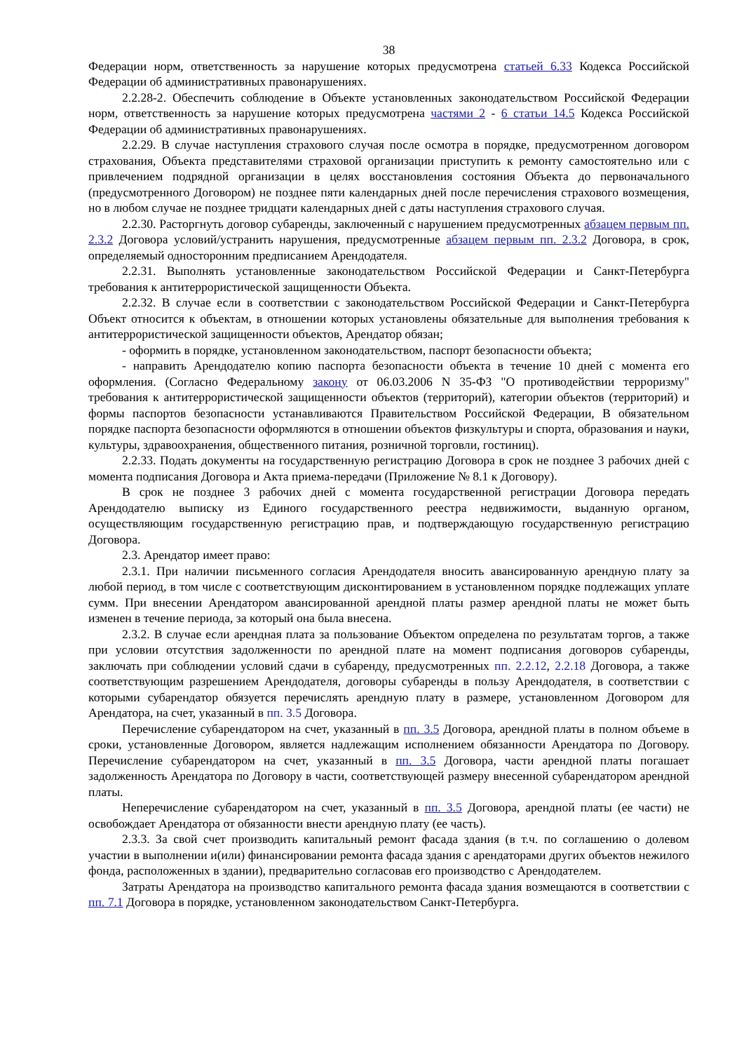38
Федерации норм, ответственность за нарушение которых предусмотрена статьей 6.33 Кодекса Российской Федерации об административных правонарушениях.
2.2.28-2. Обеспечить соблюдение в Объекте установленных законодательством Российской Федерации норм, ответственность за нарушение которых предусмотрена частями 2 - 6 статьи 14.5 Кодекса Российской Федерации об административных правонарушениях.
2.2.29. В случае наступления страхового случая после осмотра в порядке, предусмотренном договором страхования, Объекта представителями страховой организации приступить к ремонту самостоятельно или с привлечением подрядной организации в целях восстановления состояния Объекта до первоначального (предусмотренного Договором) не позднее пяти календарных дней после перечисления страхового возмещения, но в любом случае не позднее тридцати календарных дней с даты наступления страхового случая.
2.2.30. Расторгнуть договор субаренды, заключенный с нарушением предусмотренных абзацем первым пп. 2.3.2 Договора условий/устранить нарушения, предусмотренные абзацем первым пп. 2.3.2 Договора, в срок, определяемый односторонним предписанием Арендодателя.
2.2.31. Выполнять установленные законодательством Российской Федерации и Санкт-Петербурга требования к антитеррористической защищенности Объекта.
2.2.32. В случае если в соответствии с законодательством Российской Федерации и Санкт-Петербурга Объект относится к объектам, в отношении которых установлены обязательные для выполнения требования к антитеррористической защищенности объектов, Арендатор обязан;
- оформить в порядке, установленном законодательством, паспорт безопасности объекта;
- направить Арендодателю копию паспорта безопасности объекта в течение 10 дней с момента его оформления. (Согласно Федеральному закону от 06.03.2006 N 35-ФЗ "О противодействии терроризму" требования к антитеррористической защищенности объектов (территорий), категории объектов (территорий) и формы паспортов безопасности устанавливаются Правительством Российской Федерации, В обязательном порядке паспорта безопасности оформляются в отношении объектов физкультуры и спорта, образования и науки, культуры, здравоохранения, общественного питания, розничной торговли, гостиниц).
2.2.33. Подать документы на государственную регистрацию Договора в срок не позднее 3 рабочих дней с момента подписания Договора и Акта приема-передачи (Приложение № 8.1 к Договору).
В срок не позднее 3 рабочих дней с момента государственной регистрации Договора передать Арендодателю выписку из Единого государственного реестра недвижимости, выданную органом, осуществляющим государственную регистрацию прав, и подтверждающую государственную регистрацию Договора.
2.3. Арендатор имеет право:
2.3.1. При наличии письменного согласия Арендодателя вносить авансированную арендную плату за любой период, в том числе с соответствующим дисконтированием в установленном порядке подлежащих уплате сумм. При внесении Арендатором авансированной арендной платы размер арендной платы не может быть изменен в течение периода, за который она была внесена.
2.3.2. В случае если арендная плата за пользование Объектом определена по результатам торгов, а также при условии отсутствия задолженности по арендной плате на момент подписания договоров субаренды, заключать при соблюдении условий сдачи в субаренду, предусмотренных пп. 2.2.12, 2.2.18 Договора, а также соответствующим разрешением Арендодателя, договоры субаренды в пользу Арендодателя, в соответствии с которыми субарендатор обязуется перечислять арендную плату в размере, установленном Договором для Арендатора, на счет, указанный в пп. 3.5 Договора.
Перечисление субарендатором на счет, указанный в пп. 3.5 Договора, арендной платы в полном объеме в сроки, установленные Договором, является надлежащим исполнением обязанности Арендатора по Договору. Перечисление субарендатором на счет, указанный в пп. 3.5 Договора, части арендной платы погашает задолженность Арендатора по Договору в части, соответствующей размеру внесенной субарендатором арендной платы.
Неперечисление субарендатором на счет, указанный в пп. 3.5 Договора, арендной платы (ее части) не освобождает Арендатора от обязанности внести арендную плату (ее часть).
2.3.3. За свой счет производить капитальный ремонт фасада здания (в т.ч. по соглашению о долевом участии в выполнении и(или) финансировании ремонта фасада здания с арендаторами других объектов нежилого фонда, расположенных в здании), предварительно согласовав его производство с Арендодателем.
Затраты Арендатора на производство капитального ремонта фасада здания возмещаются в соответствии с пп. 7.1 Договора в порядке, установленном законодательством Санкт-Петербурга.